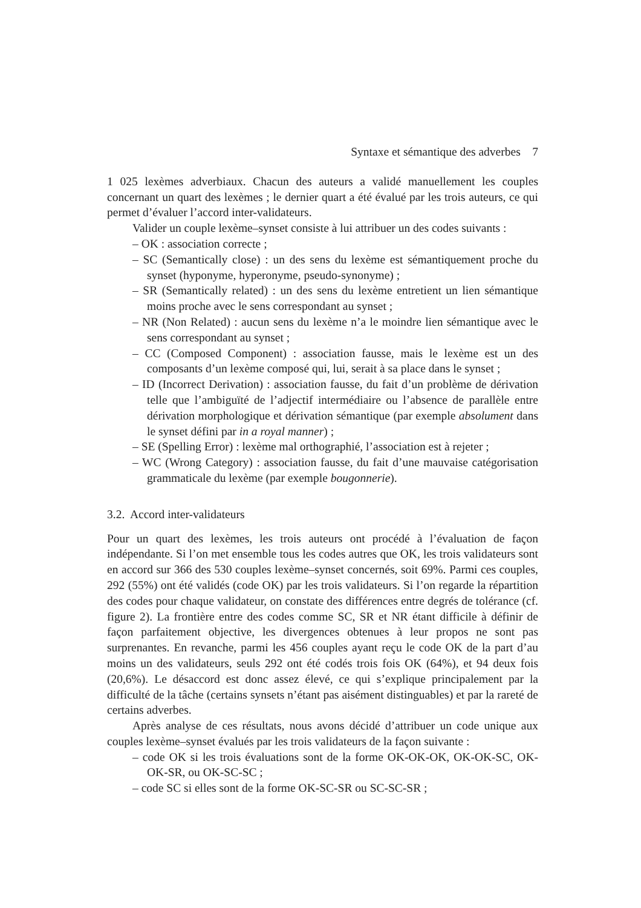Syntaxe et sémantique des adverbes 7
1 025 lexèmes adverbiaux. Chacun des auteurs a validé manuellement les couples concernant un quart des lexèmes ; le dernier quart a été évalué par les trois auteurs, ce qui permet d’évaluer l’accord inter-validateurs.
Valider un couple lexème–synset consiste à lui attribuer un des codes suivants :
– OK : association correcte ;
– SC (Semantically close) : un des sens du lexème est sémantiquement proche du synset (hyponyme, hyperonyme, pseudo-synonyme) ;
– SR (Semantically related) : un des sens du lexème entretient un lien sémantique moins proche avec le sens correspondant au synset ;
– NR (Non Related) : aucun sens du lexème n’a le moindre lien sémantique avec le sens correspondant au synset ;
– CC (Composed Component) : association fausse, mais le lexème est un des composants d’un lexème composé qui, lui, serait à sa place dans le synset ;
– ID (Incorrect Derivation) : association fausse, du fait d’un problème de dérivation telle que l’ambiguïté de l’adjectif intermédiaire ou l’absence de parallèle entre dérivation morphologique et dérivation sémantique (par exemple absolument dans le synset défini par in a royal manner) ;
– SE (Spelling Error) : lexème mal orthographié, l’association est à rejeter ;
– WC (Wrong Category) : association fausse, du fait d’une mauvaise catégorisation grammaticale du lexème (par exemple bougonnerie).
3.2. Accord inter-validateurs
Pour un quart des lexèmes, les trois auteurs ont procédé à l’évaluation de façon indépendante. Si l’on met ensemble tous les codes autres que OK, les trois validateurs sont en accord sur 366 des 530 couples lexème–synset concernés, soit 69%. Parmi ces couples, 292 (55%) ont été validés (code OK) par les trois validateurs. Si l’on regarde la répartition des codes pour chaque validateur, on constate des différences entre degrés de tolérance (cf. figure 2). La frontière entre des codes comme SC, SR et NR étant difficile à définir de façon parfaitement objective, les divergences obtenues à leur propos ne sont pas surprenantes. En revanche, parmi les 456 couples ayant reçu le code OK de la part d’au moins un des validateurs, seuls 292 ont été codés trois fois OK (64%), et 94 deux fois (20,6%). Le désaccord est donc assez élevé, ce qui s’explique principalement par la difficulté de la tâche (certains synsets n’étant pas aisément distinguables) et par la rareté de certains adverbes.
Après analyse de ces résultats, nous avons décidé d’attribuer un code unique aux couples lexème–synset évalués par les trois validateurs de la façon suivante :
– code OK si les trois évaluations sont de la forme OK-OK-OK, OK-OK-SC, OK-OK-SR, ou OK-SC-SC ;
– code SC si elles sont de la forme OK-SC-SR ou SC-SC-SR ;